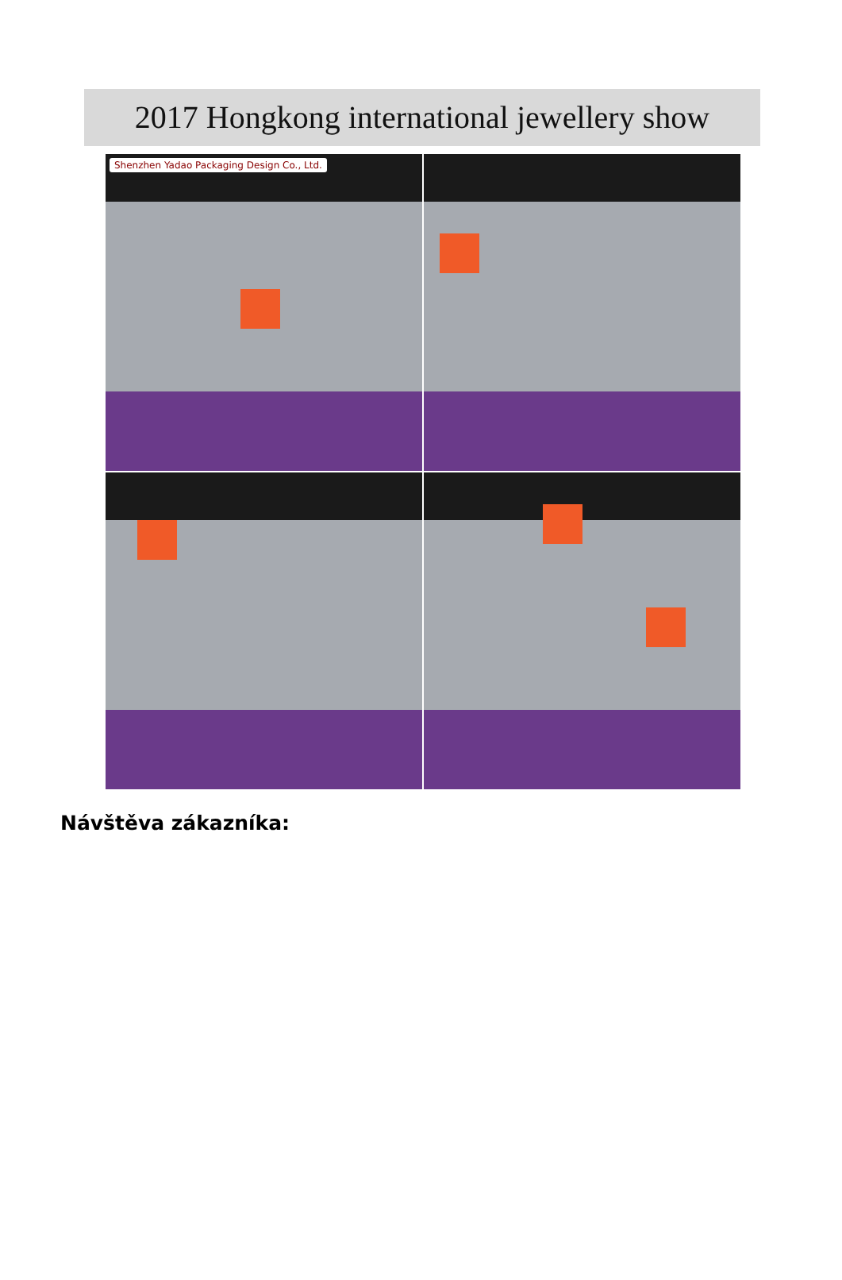2017 Hongkong international jewellery show
Shenzhen Yadao Packaging Design Co., Ltd.
Návštěva zákazníka: